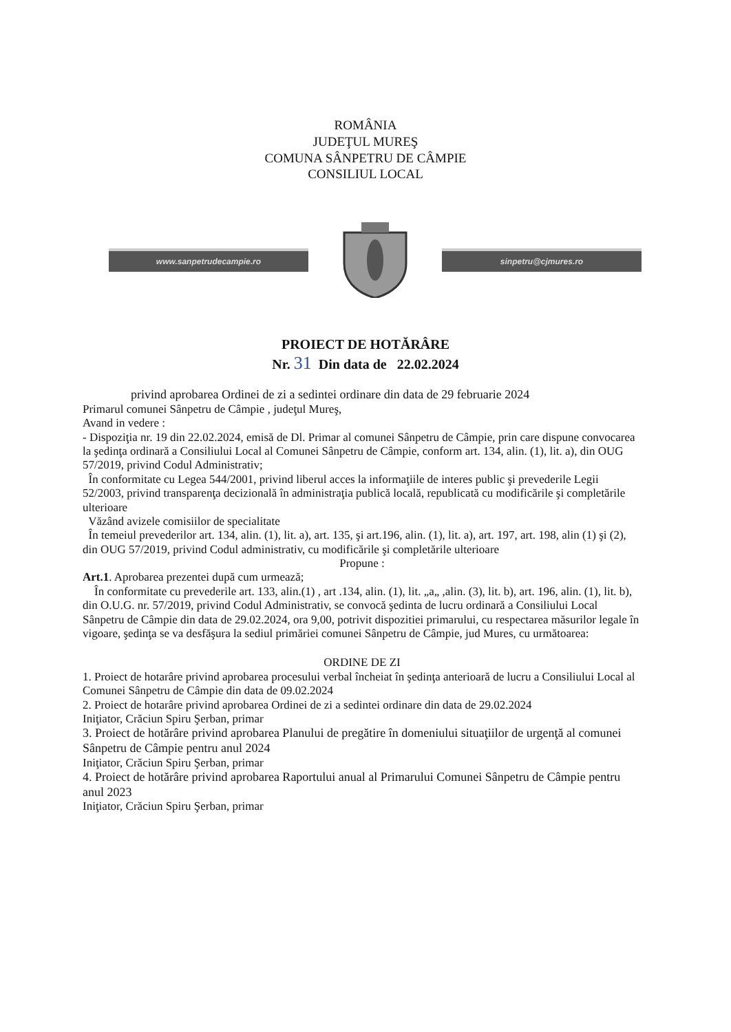ROMÂNIA
JUDEŢUL MUREŞ
COMUNA SÂNPETRU DE CÂMPIE
CONSILIUL LOCAL
www.sanpetrudecampie.ro sinpetru@cjmures.ro
PROIECT DE HOTĂRÂRE
Nr. 31 Din data de 22.02.2024
privind aprobarea Ordinei de zi a sedintei ordinare din data de 29 februarie 2024
Primarul comunei Sânpetru de Câmpie , judeţul Mureş,
Avand in vedere :
- Dispoziţia nr. 19 din 22.02.2024, emisă de Dl. Primar al comunei Sânpetru de Câmpie, prin care dispune convocarea la şedinţa ordinară a Consiliului Local al Comunei Sânpetru de Câmpie, conform art. 134, alin. (1), lit. a), din OUG 57/2019, privind Codul Administrativ;
În conformitate cu Legea 544/2001, privind liberul acces la informaţiile de interes public şi prevederile Legii 52/2003, privind transparenţa decizională în administraţia publică locală, republicată cu modificările şi completările ulterioare
Văzând avizele comisiilor de specialitate
În temeiul prevederilor art. 134, alin. (1), lit. a), art. 135, şi art.196, alin. (1), lit. a), art. 197, art. 198, alin (1) şi (2), din OUG 57/2019, privind Codul administrativ, cu modificările şi completările ulterioare
Propune :
Art.1. Aprobarea prezentei după cum urmează;
În conformitate cu prevederile art. 133, alin.(1) , art .134, alin. (1), lit. „a„ ,alin. (3), lit. b), art. 196, alin. (1), lit. b), din O.U.G. nr. 57/2019, privind Codul Administrativ, se convocă şedinta de lucru ordinară a Consiliului Local Sânpetru de Câmpie din data de 29.02.2024, ora 9,00, potrivit dispozitiei primarului, cu respectarea măsurilor legale în vigoare, şedinţa se va desfăşura la sediul primăriei comunei Sânpetru de Câmpie, jud Mures, cu următoarea:
ORDINE DE ZI
1. Proiect de hotarâre privind aprobarea procesului verbal încheiat în şedinţa anterioară de lucru a Consiliului Local al Comunei Sânpetru de Câmpie din data de 09.02.2024
2. Proiect de hotarâre privind aprobarea Ordinei de zi a sedintei ordinare din data de 29.02.2024
Iniţiator, Crăciun Spiru Şerban, primar
3. Proiect de hotărâre privind aprobarea Planului de pregătire în domeniului situaţiilor de urgenţă al comunei Sânpetru de Câmpie pentru anul 2024
Iniţiator, Crăciun Spiru Şerban, primar
4. Proiect de hotărâre privind aprobarea Raportului anual al Primarului Comunei Sânpetru de Câmpie pentru anul 2023
Iniţiator, Crăciun Spiru Şerban, primar